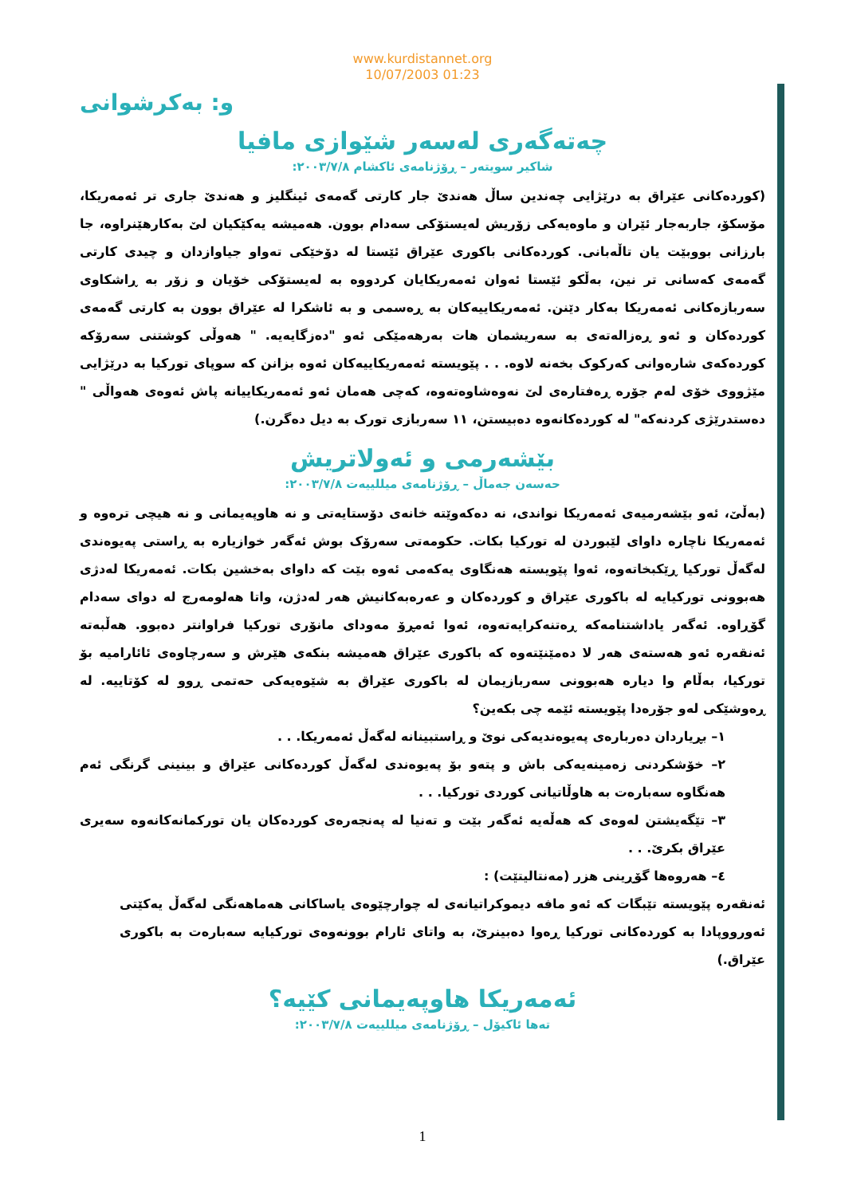www.kurdistannet.org
10/07/2003 01:23
و: بەکرشوانی
چەتەگەری لەسەر شێوازی مافیا
شاکیر سویتەر – ڕۆژنامەی ئاکشام ٢٠٠٣/٧/٨:
(کوردەکانی عێراق بە درێژایی چەندین ساڵ هەندێ جار کارتی گەمەی ئینگلیز و هەندێ جاری تر ئەمەریکا، مۆسکۆ، جاربەجار ئێران و ماوەیەکی زۆریش لەیستۆکی سەدام بوون. هەمیشە یەکێکیان لێ بەکارهێنراوە، جا بارزانی بووبێت یان تاڵەبانی. کوردەکانی باکوری عێراق ئێستا لە دۆخێکی تەواو جیاوازدان و چیدی کارتی گەمەی کەسانی تر نین، بەڵکو ئێستا ئەوان ئەمەریکایان کردووە بە لەیستۆکی خۆیان و زۆر بە ڕاشکاوی سەربازەکانی ئەمەریکا بەکار دێنن. ئەمەریکاییەکان بە ڕەسمی و بە ئاشکرا لە عێراق بوون بە کارتی گەمەی کوردەکان و ئەو ڕەزالەتەی بە سەریشمان هات بەرهەمێکی ئەو "دەزگایەیە. " هەوڵی کوشتنی سەرۆکە کوردەکەی شارەوانی کەرکوک بخەنە لاوە. . . پێویستە ئەمەریکاییەکان ئەوە بزانن کە سوپای تورکیا بە درێژایی مێژووی خۆی لەم جۆرە ڕەفتارەی لێ نەوەشاوەتەوە، کەچی هەمان ئەو ئەمەریکاییانە پاش ئەوەی هەواڵی " دەستدرێژی کردنەکە" لە کوردەکانەوە دەبیستن، ١١ سەربازی تورک بە دیل دەگرن.)
بێشەرمی و ئەولاتریش
حەسەن جەماڵ – ڕۆژنامەی میللییەت ٢٠٠٣/٧/٨:
(بەڵێ، ئەو بێشەرمیەی ئەمەریکا نواندی، نە دەکەوێتە خانەی دۆستایەتی و نە هاوپەیمانی و نە هیچی ترەوە و ئەمەریکا ناچارە داوای لێبوردن لە تورکیا بکات. حکومەتی سەرۆک بوش ئەگەر خوازیارە بە ڕاستی پەیوەندی لەگەڵ تورکیا ڕێکبخاتەوە، ئەوا پێویستە هەنگاوی یەکەمی ئەوە بێت کە داوای بەخشین بکات. ئەمەریکا لەدژی هەبوونی تورکیایە لە باکوری عێراق و کوردەکان و عەرەبەکانیش هەر لەدژن، واتا هەلومەرج لە دوای سەدام گۆڕاوە. ئەگەر یاداشتنامەکە ڕەتنەکرایەتەوە، ئەوا ئەمڕۆ مەودای مانۆری تورکیا فراوانتر دەبوو. هەڵبەتە ئەنقەرە ئەو هەستەی هەر لا دەمێنێتەوە کە باکوری عێراق هەمیشە بنکەی هێرش و سەرچاوەی ئائارامیە بۆ تورکیا، بەڵام وا دیارە هەبوونی سەربازیمان لە باکوری عێراق بە شێوەیەکی حەتمی ڕوو لە کۆتاییە. لە ڕەوشێکی لەو جۆرەدا پێویستە ئێمە چی بکەین؟
١– بڕیاردان دەربارەی پەیوەندیەکی نوێ و ڕاستبینانە لەگەڵ ئەمەریکا. . .
٢– خۆشکردنی زەمینەیەکی باش و پتەو بۆ پەیوەندی لەگەڵ کوردەکانی عێراق و بینینی گرنگی ئەم هەنگاوە سەبارەت بە هاوڵاتیانی کوردی تورکیا. . .
٣– تێگەیشتن لەوەی کە هەڵەیە ئەگەر بێت و تەنیا لە پەنجەرەی کوردەکان یان تورکمانەکانەوە سەیری عێراق بکرێ. . .
٤– هەروەها گۆڕینی هزر (مەنتالیتێت) :
ئەنقەرە پێویستە تێبگات کە ئەو مافە دیموکراتیانەی لە چوارچێوەی یاساکانی هەماهەنگی لەگەڵ یەکێتی ئەورووپادا بە کوردەکانی تورکیا ڕەوا دەبینرێ، بە واتای ئارام بوونەوەی تورکیایە سەبارەت بە باکوری عێراق.)
ئەمەریکا هاوپەیمانی کێیە؟
تەها ئاکیۆل – ڕۆژنامەی میللییەت ٢٠٠٣/٧/٨:
1